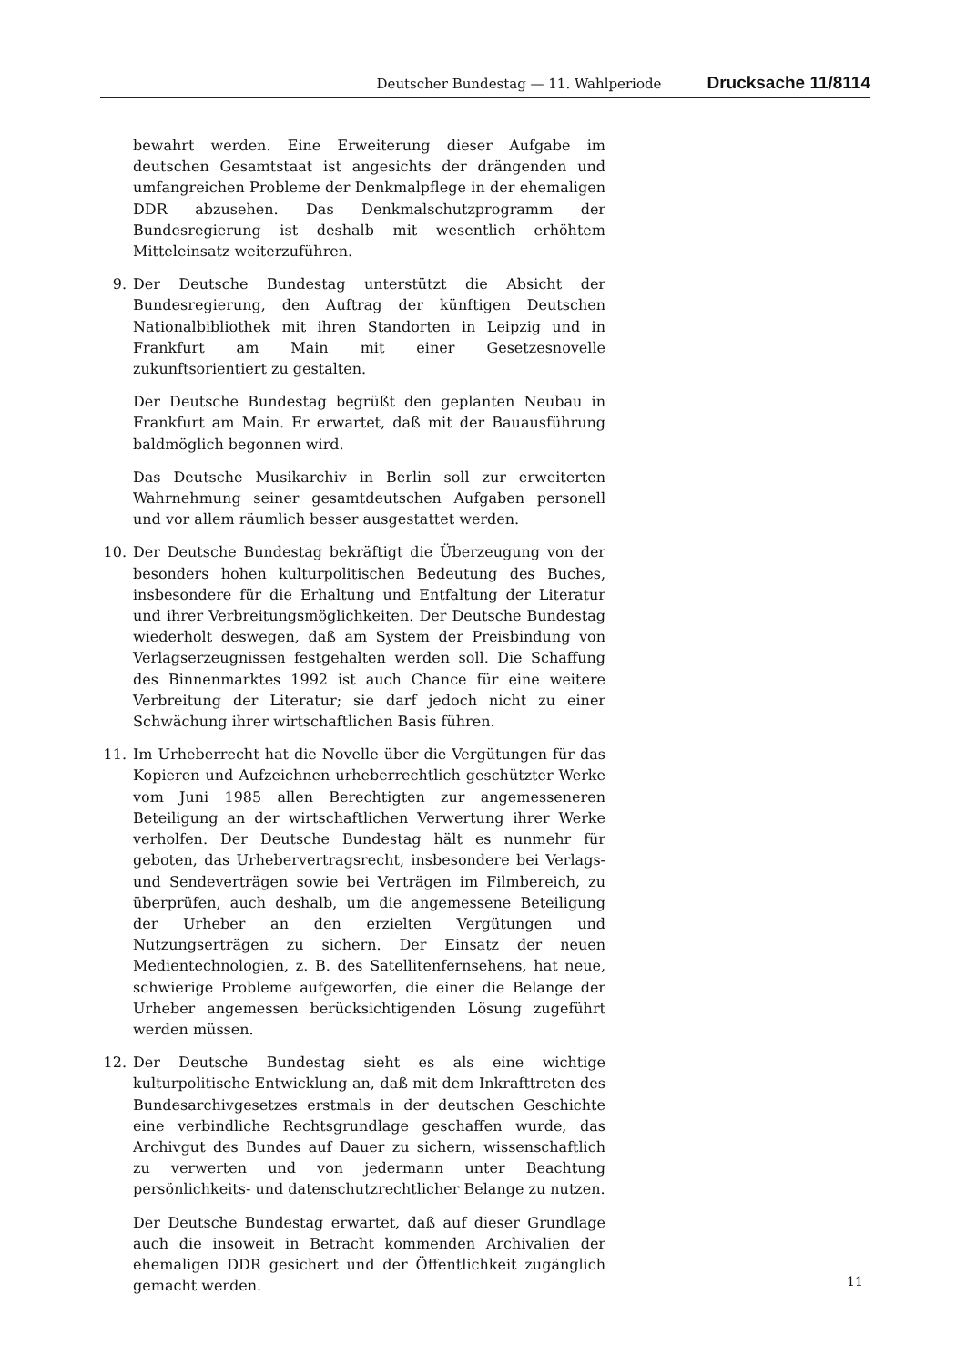Deutscher Bundestag — 11. Wahlperiode Drucksache 11/8114
bewahrt werden. Eine Erweiterung dieser Aufgabe im deutschen Gesamtstaat ist angesichts der drängenden und umfangreichen Probleme der Denkmalpflege in der ehemaligen DDR abzusehen. Das Denkmalschutzprogramm der Bundesregierung ist deshalb mit wesentlich erhöhtem Mitteleinsatz weiterzuführen.
9. Der Deutsche Bundestag unterstützt die Absicht der Bundesregierung, den Auftrag der künftigen Deutschen Nationalbibliothek mit ihren Standorten in Leipzig und in Frankfurt am Main mit einer Gesetzesnovelle zukunftsorientiert zu gestalten.
Der Deutsche Bundestag begrüßt den geplanten Neubau in Frankfurt am Main. Er erwartet, daß mit der Bauausführung baldmöglich begonnen wird.
Das Deutsche Musikarchiv in Berlin soll zur erweiterten Wahrnehmung seiner gesamtdeutschen Aufgaben personell und vor allem räumlich besser ausgestattet werden.
10. Der Deutsche Bundestag bekräftigt die Überzeugung von der besonders hohen kulturpolitischen Bedeutung des Buches, insbesondere für die Erhaltung und Entfaltung der Literatur und ihrer Verbreitungsmöglichkeiten. Der Deutsche Bundestag wiederholt deswegen, daß am System der Preisbindung von Verlagserzeugnissen festgehalten werden soll. Die Schaffung des Binnenmarktes 1992 ist auch Chance für eine weitere Verbreitung der Literatur; sie darf jedoch nicht zu einer Schwächung ihrer wirtschaftlichen Basis führen.
11. Im Urheberrecht hat die Novelle über die Vergütungen für das Kopieren und Aufzeichnen urheberrechtlich geschützter Werke vom Juni 1985 allen Berechtigten zur angemesseneren Beteiligung an der wirtschaftlichen Verwertung ihrer Werke verholfen. Der Deutsche Bundestag hält es nunmehr für geboten, das Urhebervertragsrecht, insbesondere bei Verlags- und Sendeverträgen sowie bei Verträgen im Filmbereich, zu überprüfen, auch deshalb, um die angemessene Beteiligung der Urheber an den erzielten Vergütungen und Nutzungserträgen zu sichern. Der Einsatz der neuen Medientechnologien, z. B. des Satellitenfernsehens, hat neue, schwierige Probleme aufgeworfen, die einer die Belange der Urheber angemessen berücksichtigenden Lösung zugeführt werden müssen.
12. Der Deutsche Bundestag sieht es als eine wichtige kulturpolitische Entwicklung an, daß mit dem Inkrafttreten des Bundesarchivgesetzes erstmals in der deutschen Geschichte eine verbindliche Rechtsgrundlage geschaffen wurde, das Archivgut des Bundes auf Dauer zu sichern, wissenschaftlich zu verwerten und von jedermann unter Beachtung persönlichkeits- und datenschutzrechtlicher Belange zu nutzen.
Der Deutsche Bundestag erwartet, daß auf dieser Grundlage auch die insoweit in Betracht kommenden Archivalien der ehemaligen DDR gesichert und der Öffentlichkeit zugänglich gemacht werden.
11